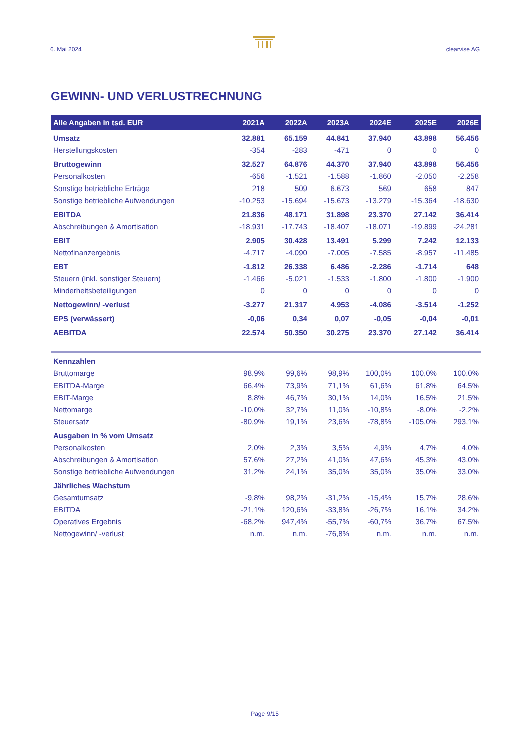6. Mai 2024
clearvise AG
GEWINN- UND VERLUSTRECHNUNG
| Alle Angaben in tsd. EUR | 2021A | 2022A | 2023A | 2024E | 2025E | 2026E |
| --- | --- | --- | --- | --- | --- | --- |
| Umsatz | 32.881 | 65.159 | 44.841 | 37.940 | 43.898 | 56.456 |
| Herstellungskosten | -354 | -283 | -471 | 0 | 0 | 0 |
| Bruttogewinn | 32.527 | 64.876 | 44.370 | 37.940 | 43.898 | 56.456 |
| Personalkosten | -656 | -1.521 | -1.588 | -1.860 | -2.050 | -2.258 |
| Sonstige betriebliche Erträge | 218 | 509 | 6.673 | 569 | 658 | 847 |
| Sonstige betriebliche Aufwendungen | -10.253 | -15.694 | -15.673 | -13.279 | -15.364 | -18.630 |
| EBITDA | 21.836 | 48.171 | 31.898 | 23.370 | 27.142 | 36.414 |
| Abschreibungen & Amortisation | -18.931 | -17.743 | -18.407 | -18.071 | -19.899 | -24.281 |
| EBIT | 2.905 | 30.428 | 13.491 | 5.299 | 7.242 | 12.133 |
| Nettofinanzergebnis | -4.717 | -4.090 | -7.005 | -7.585 | -8.957 | -11.485 |
| EBT | -1.812 | 26.338 | 6.486 | -2.286 | -1.714 | 648 |
| Steuern (inkl. sonstiger Steuern) | -1.466 | -5.021 | -1.533 | -1.800 | -1.800 | -1.900 |
| Minderheitsbeteiligungen | 0 | 0 | 0 | 0 | 0 | 0 |
| Nettogewinn/ -verlust | -3.277 | 21.317 | 4.953 | -4.086 | -3.514 | -1.252 |
| EPS (verwässert) | -0,06 | 0,34 | 0,07 | -0,05 | -0,04 | -0,01 |
| AEBITDA | 22.574 | 50.350 | 30.275 | 23.370 | 27.142 | 36.414 |
| Kennzahlen | | | | | | |
| Bruttomarge | 98,9% | 99,6% | 98,9% | 100,0% | 100,0% | 100,0% |
| EBITDA-Marge | 66,4% | 73,9% | 71,1% | 61,6% | 61,8% | 64,5% |
| EBIT-Marge | 8,8% | 46,7% | 30,1% | 14,0% | 16,5% | 21,5% |
| Nettomarge | -10,0% | 32,7% | 11,0% | -10,8% | -8,0% | -2,2% |
| Steuersatz | -80,9% | 19,1% | 23,6% | -78,8% | -105,0% | 293,1% |
| Ausgaben in % vom Umsatz | | | | | | |
| Personalkosten | 2,0% | 2,3% | 3,5% | 4,9% | 4,7% | 4,0% |
| Abschreibungen & Amortisation | 57,6% | 27,2% | 41,0% | 47,6% | 45,3% | 43,0% |
| Sonstige betriebliche Aufwendungen | 31,2% | 24,1% | 35,0% | 35,0% | 35,0% | 33,0% |
| Jährliches Wachstum | | | | | | |
| Gesamtumsatz | -9,8% | 98,2% | -31,2% | -15,4% | 15,7% | 28,6% |
| EBITDA | -21,1% | 120,6% | -33,8% | -26,7% | 16,1% | 34,2% |
| Operatives Ergebnis | -68,2% | 947,4% | -55,7% | -60,7% | 36,7% | 67,5% |
| Nettogewinn/ -verlust | n.m. | n.m. | -76,8% | n.m. | n.m. | n.m. |
Page 9/15